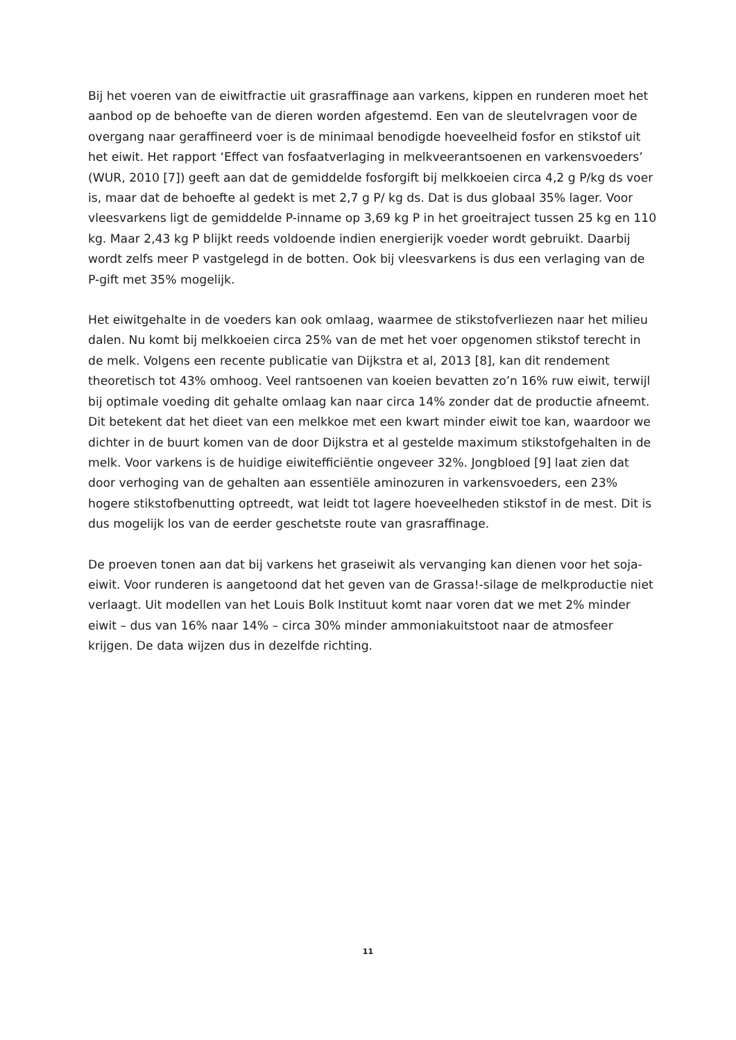Bij het voeren van de eiwitfractie uit grasraffinage aan varkens, kippen en runderen moet het aanbod op de behoefte van de dieren worden afgestemd. Een van de sleutelvragen voor de overgang naar geraffineerd voer is de minimaal benodigde hoeveelheid fosfor en stikstof uit het eiwit. Het rapport ‘Effect van fosfaatverlaging in melkveerantsoenen en varkensvoeders’ (WUR, 2010 [7]) geeft aan dat de gemiddelde fosforgift bij melkkoeien circa 4,2 g P/kg ds voer is, maar dat de behoefte al gedekt is met 2,7 g P/ kg ds. Dat is dus globaal 35% lager. Voor vleesvarkens ligt de gemiddelde P-inname op 3,69 kg P in het groeitraject tussen 25 kg en 110 kg. Maar 2,43 kg P blijkt reeds voldoende indien energierijk voeder wordt gebruikt. Daarbij wordt zelfs meer P vastgelegd in de botten. Ook bij vleesvarkens is dus een verlaging van de P-gift met 35% mogelijk.
Het eiwitgehalte in de voeders kan ook omlaag, waarmee de stikstofverliezen naar het milieu dalen. Nu komt bij melkkoeien circa 25% van de met het voer opgenomen stikstof terecht in de melk. Volgens een recente publicatie van Dijkstra et al, 2013 [8], kan dit rendement theoretisch tot 43% omhoog. Veel rantsoenen van koeien bevatten zo’n 16% ruw eiwit, terwijl bij optimale voeding dit gehalte omlaag kan naar circa 14% zonder dat de productie afneemt. Dit betekent dat het dieet van een melkkoe met een kwart minder eiwit toe kan, waardoor we dichter in de buurt komen van de door Dijkstra et al gestelde maximum stikstofgehalten in de melk. Voor varkens is de huidige eiwitefficiëntie ongeveer 32%. Jongbloed [9] laat zien dat door verhoging van de gehalten aan essentiële aminozuren in varkensvoeders, een 23% hogere stikstofbenutting optreedt, wat leidt tot lagere hoeveelheden stikstof in de mest. Dit is dus mogelijk los van de eerder geschetste route van grasraffinage.
De proeven tonen aan dat bij varkens het graseiwit als vervanging kan dienen voor het soja-eiwit. Voor runderen is aangetoond dat het geven van de Grassa!-silage de melkproductie niet verlaagt. Uit modellen van het Louis Bolk Instituut komt naar voren dat we met 2% minder eiwit – dus van 16% naar 14% – circa 30% minder ammoniakuitstoot naar de atmosfeer krijgen. De data wijzen dus in dezelfde richting.
11